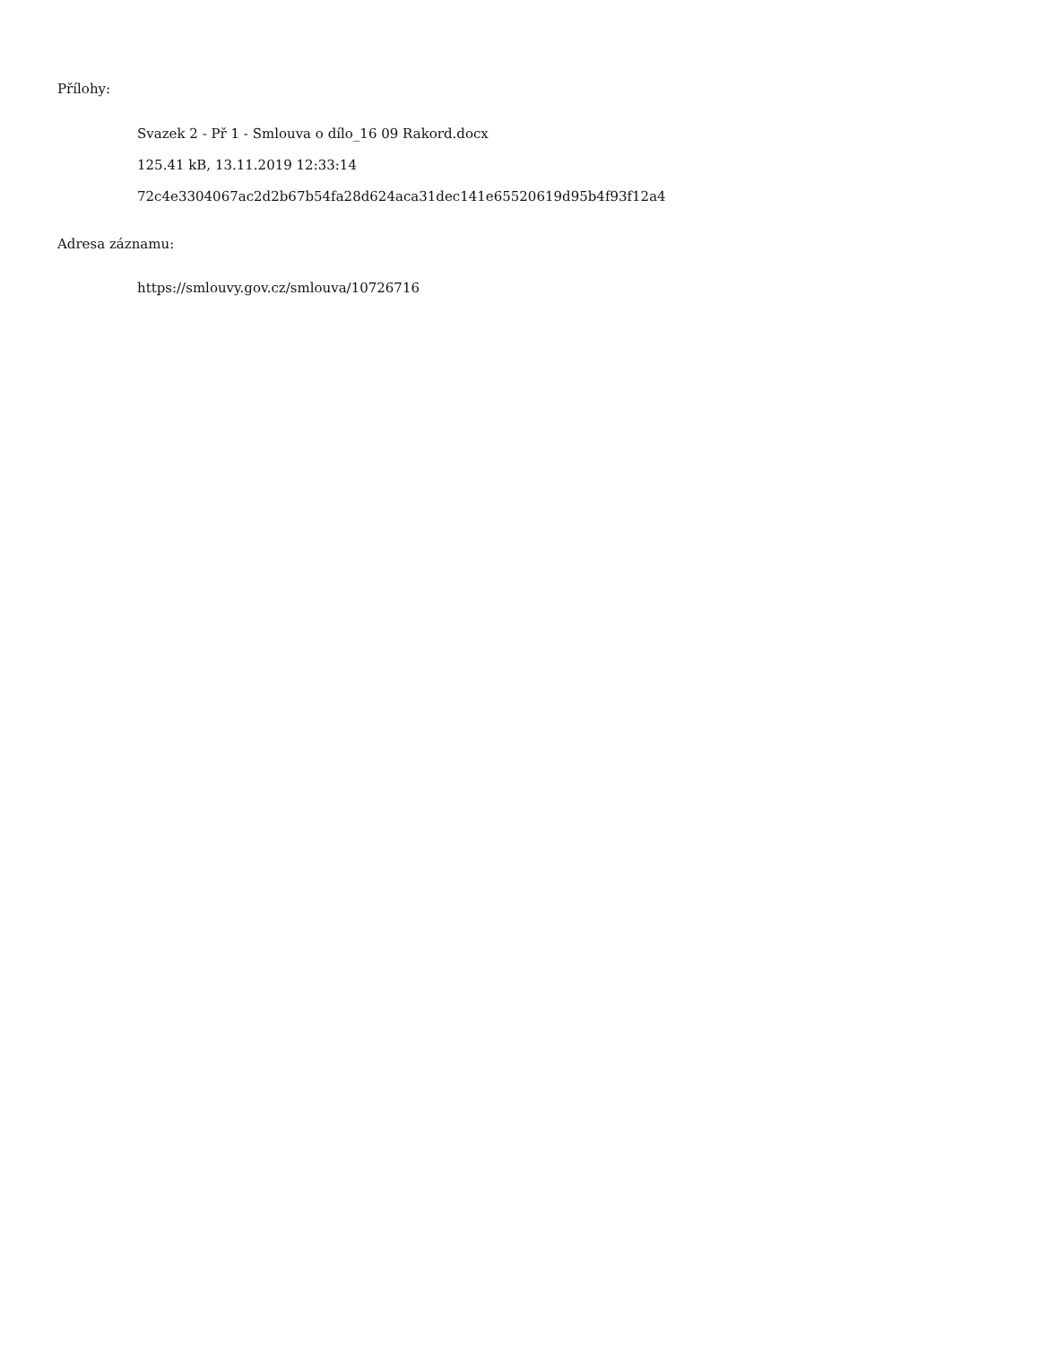Přílohy:
Svazek 2 - Př 1 - Smlouva o dílo_16 09 Rakord.docx
125.41 kB, 13.11.2019 12:33:14
72c4e3304067ac2d2b67b54fa28d624aca31dec141e65520619d95b4f93f12a4
Adresa záznamu:
https://smlouvy.gov.cz/smlouva/10726716